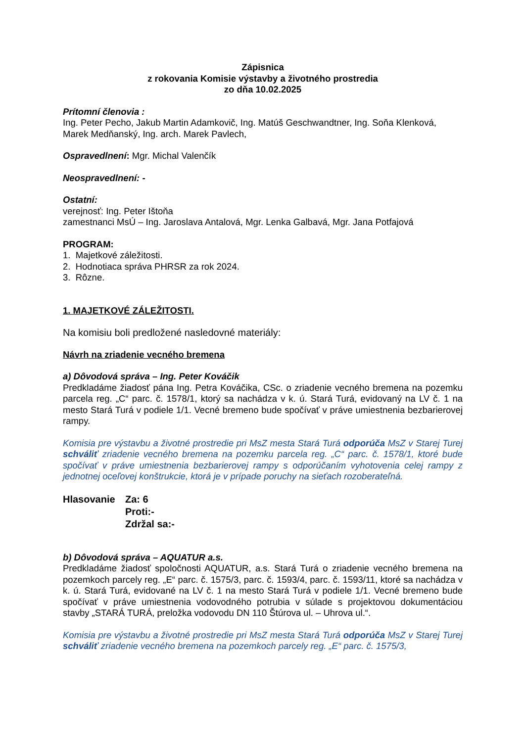Zápisnica
z rokovania Komisie výstavby a životného prostredia
zo dňa 10.02.2025
Prítomní členovia :
Ing. Peter Pecho, Jakub Martin Adamkovič, Ing. Matúš Geschwandtner, Ing. Soňa Klenková, Marek Medňanský, Ing. arch. Marek Pavlech,
Ospravedlnení: Mgr. Michal Valenčík
Neospravedlnení: -
Ostatní:
verejnosť: Ing. Peter Ištoňa
zamestnanci MsÚ – Ing. Jaroslava Antalová, Mgr. Lenka Galbavá, Mgr. Jana Potfajová
PROGRAM:
1. Majetkové záležitosti.
2. Hodnotiaca správa PHRSR za rok 2024.
3. Rôzne.
1. MAJETKOVÉ ZÁLEŽITOSTI.
Na komisiu boli predložené nasledovné materiály:
Návrh na zriadenie vecného bremena
a) Dôvodová správa – Ing. Peter Kováčik
Predkladáme žiadosť pána Ing. Petra Kováčika, CSc. o zriadenie vecného bremena na pozemku parcela reg. „C“ parc. č. 1578/1, ktorý sa nachádza v k. ú. Stará Turá, evidovaný na LV č. 1 na mesto Stará Turá v podiele 1/1. Vecné bremeno bude spočívať v práve umiestnenia bezbarierovej rampy.
Komisia pre výstavbu a životné prostredie pri MsZ mesta Stará Turá odporúča MsZ v Starej Turej schváliť zriadenie vecného bremena na pozemku parcela reg. „C“ parc. č. 1578/1, ktoré bude spočívať v práve umiestnenia bezbarierovej rampy s odporúčaním vyhotovenia celej rampy z jednotnej oceľovej konštrukcie, ktorá je v prípade poruchy na sieťach rozoberateľná.
Hlasovanie Za: 6
Proti:-
Zdržal sa:-
b) Dôvodová správa – AQUATUR a.s.
Predkladáme žiadosť spoločnosti AQUATUR, a.s. Stará Turá o zriadenie vecného bremena na pozemkoch parcely reg. „E“ parc. č. 1575/3, parc. č. 1593/4, parc. č. 1593/11, ktoré sa nachádza v k. ú. Stará Turá, evidované na LV č. 1 na mesto Stará Turá v podiele 1/1. Vecné bremeno bude spočívať v práve umiestnenia vodovodného potrubia v súlade s projektovou dokumentáciou stavby „STARÁ TURÁ, preložka vodovodu DN 110 Štúrova ul. – Uhrova ul.“.
Komisia pre výstavbu a životné prostredie pri MsZ mesta Stará Turá odporúča MsZ v Starej Turej schváliť zriadenie vecného bremena na pozemkoch parcely reg. „E“ parc. č. 1575/3,